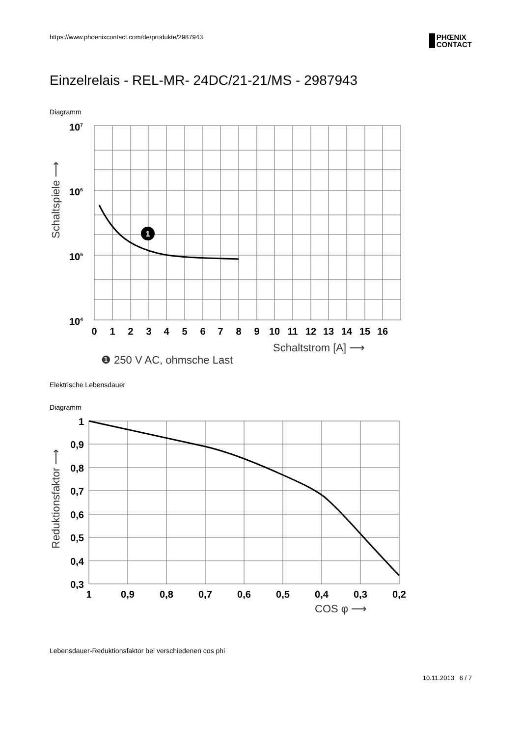https://www.phoenixcontact.com/de/produkte/2987943
PHŒNIX
CONTACT
Einzelrelais - REL-MR- 24DC/21-21/MS - 2987943
Diagramm
1
107
106
105
104
0
1
2
3
4
5
6
7
8
9
10
11
12
13
14
15
16
Schaltstrom [A] ⟶
Schaltspiele ⟶
❶ 250 V AC, ohmsche Last
Elektrische Lebensdauer
Diagramm
1
0,9
0,8
0,7
0,6
0,5
0,4
0,3
1
0,9
0,8
0,7
0,6
0,5
0,4
0,3
0,2
COS φ ⟶
Reduktionsfaktor ⟶
Lebensdauer-Reduktionsfaktor bei verschiedenen cos phi
10.11.2013 6 / 7